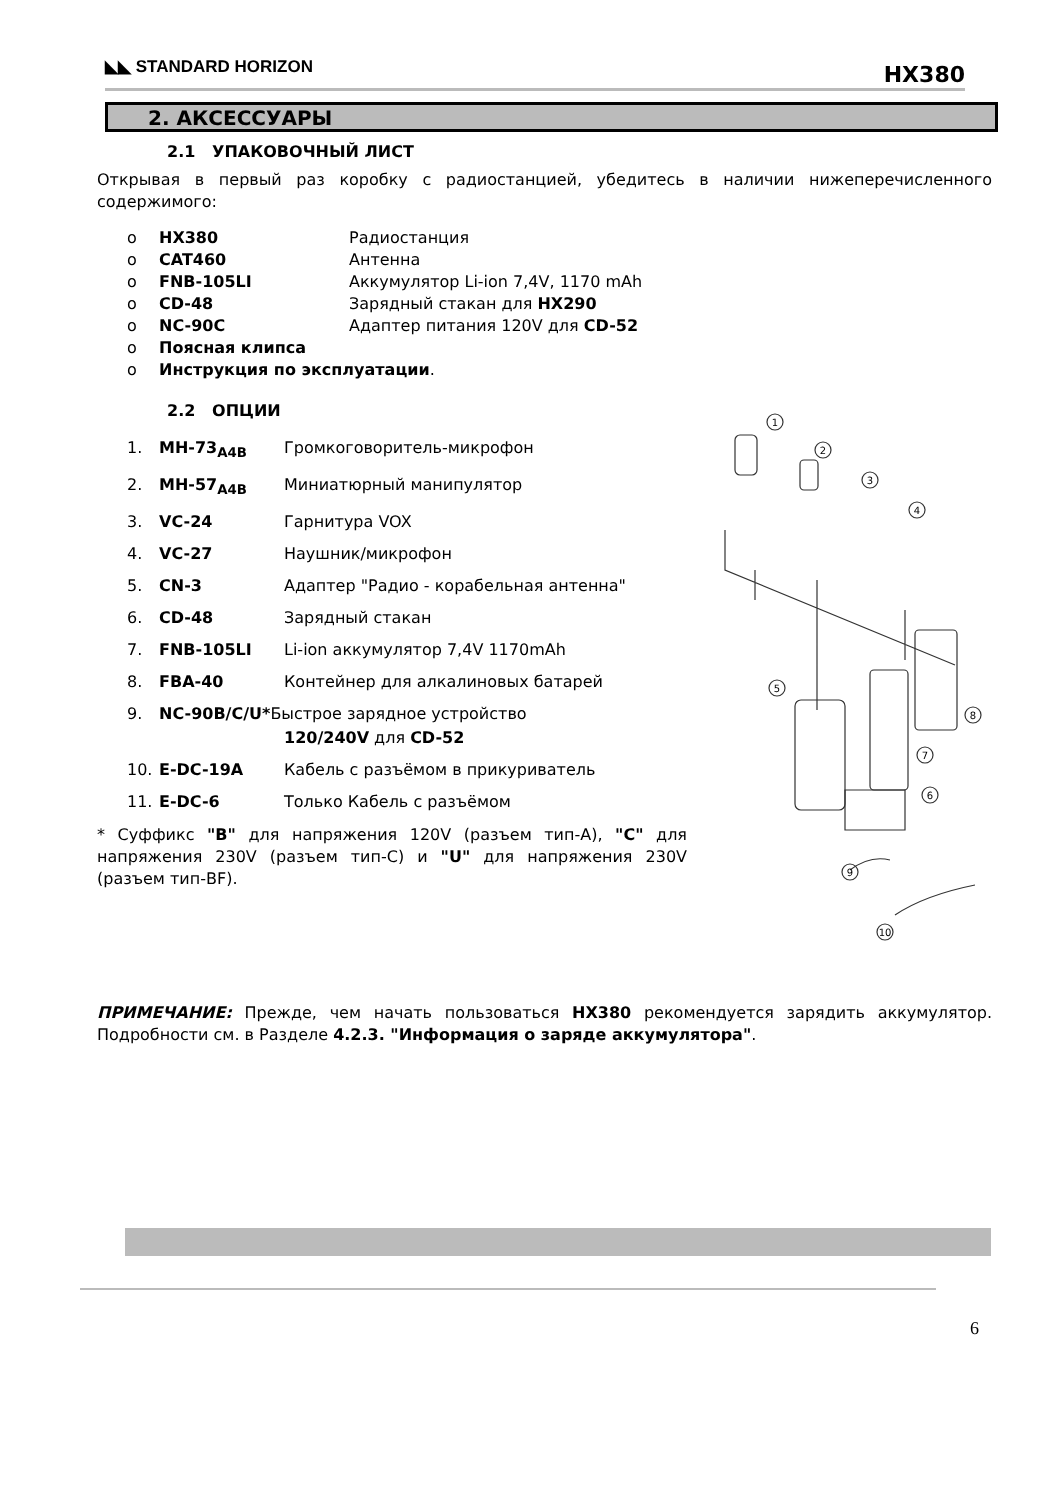◣◣ STANDARD HORIZON HX380
2. АКСЕССУАРЫ
2.1 УПАКОВОЧНЫЙ ЛИСТ
Открывая в первый раз коробку с радиостанцией, убедитесь в наличии нижеперечисленного содержимого:
o HX380 Радиостанция
o CAT460 Антенна
o FNB-105LI Аккумулятор Li-ion 7,4V, 1170 mAh
o CD-48 Зарядный стакан для HX290
o NC-90C Адаптер питания 120V для CD-52
o Поясная клипса
o Инструкция по эксплуатации.
2.2 ОПЦИИ
1. MH-73<sub>A4B</sub> Громкоговоритель-микрофон
2. MH-57<sub>A4B</sub> Миниатюрный манипулятор
3. VC-24 Гарнитура VOX
4. VC-27 Наушник/микрофон
5. CN-3 Адаптер "Радио - корабельная антенна"
6. CD-48 Зарядный стакан
7. FNB-105LI Li-ion аккумулятор 7,4V 1170mAh
8. FBA-40 Контейнер для алкалиновых батарей
9. NC-90B/C/U*Быстрое зарядное устройство
120/240V для CD-52
10. E-DC-19A Кабель с разъёмом в прикуриватель
11. E-DC-6 Только Кабель с разъёмом
* Суффикс "B" для напряжения 120V (разъем тип-A), "C" для напряжения 230V (разъем тип-C) и "U" для напряжения 230V (разъем тип-BF).
ПРИМЕЧАНИЕ: Прежде, чем начать пользоваться HX380 рекомендуется зарядить аккумулятор. Подробности см. в Разделе 4.2.3. "Информация о заряде аккумулятора".
1
2
3
4
5
8
7
6
9
10
6